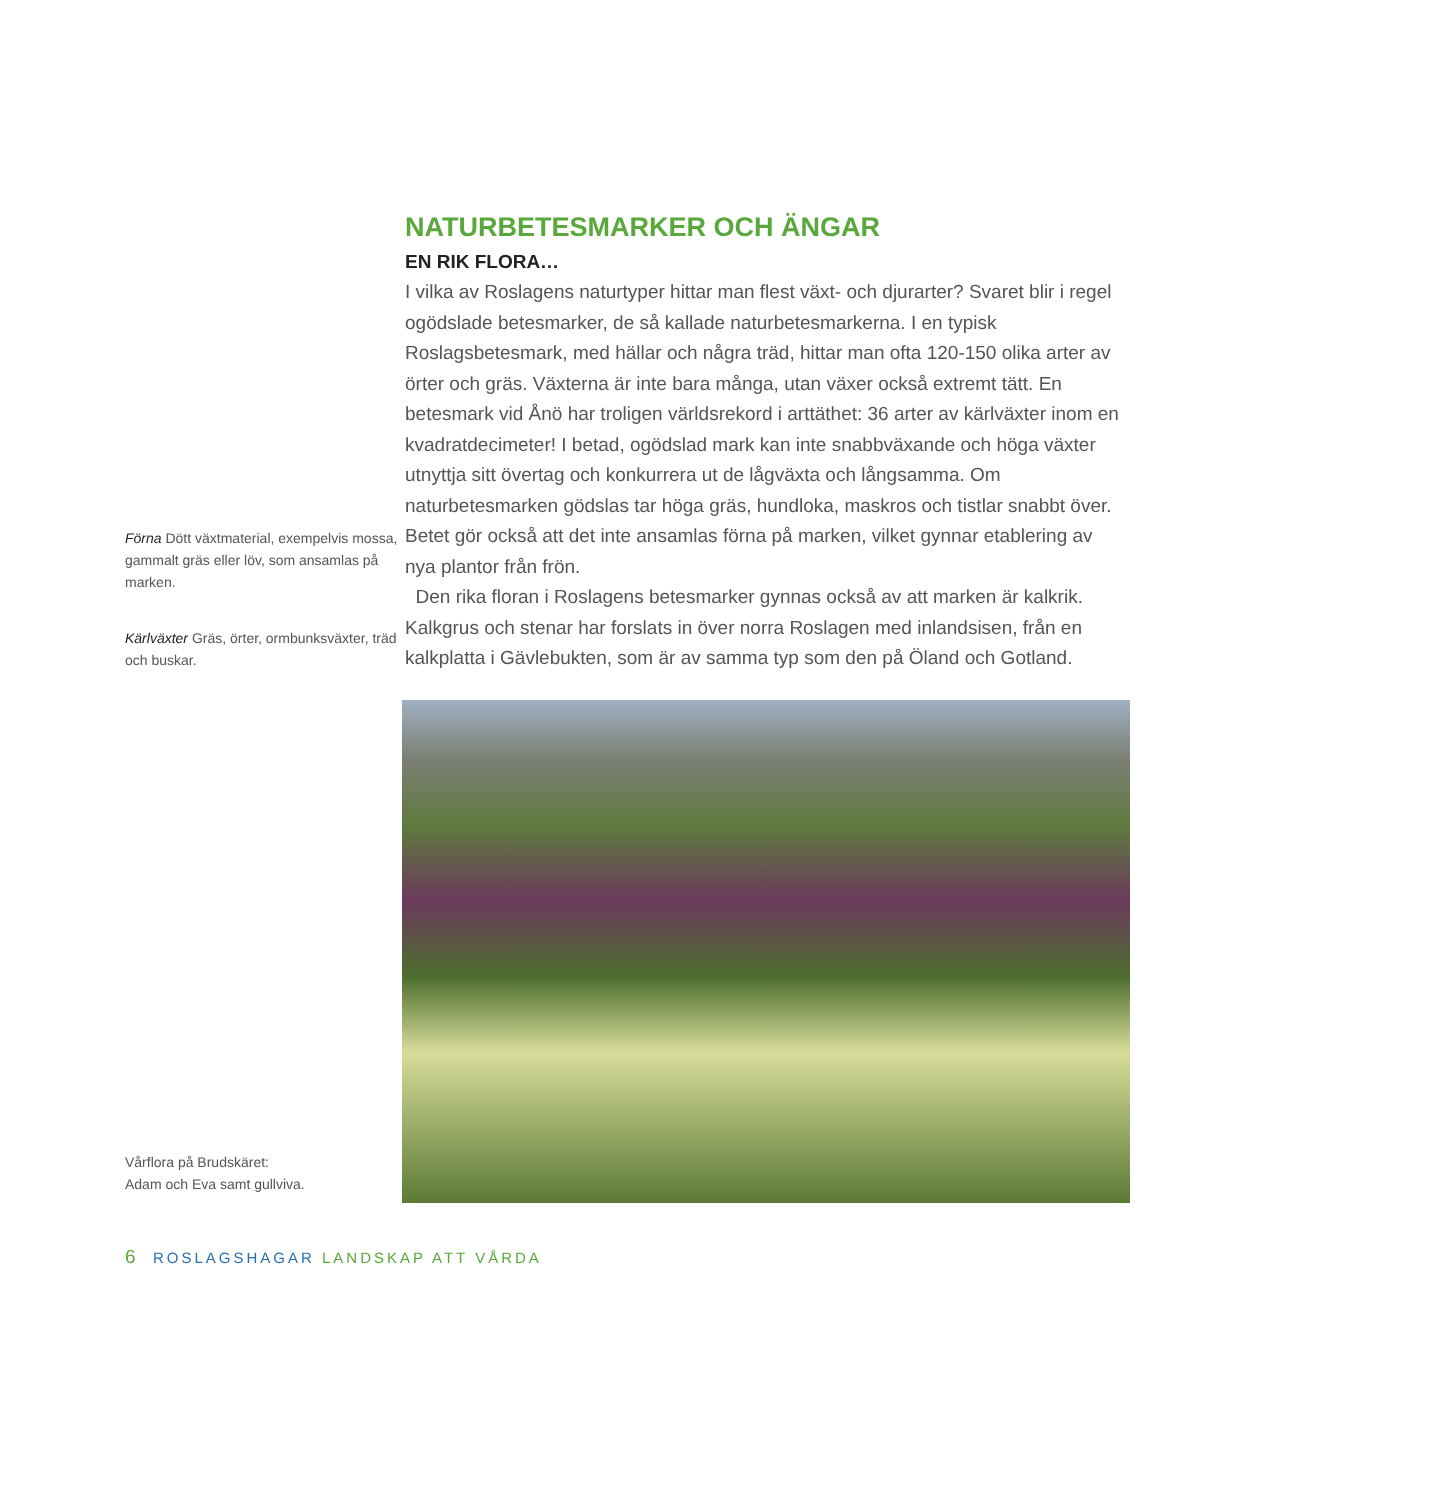Förna Dött växtmaterial, exempelvis mossa, gammalt gräs eller löv, som ansamlas på marken.
Kärlväxter Gräs, örter, ormbunks­växter, träd och buskar.
Vårflora på Brudskäret:
Adam och Eva samt gullviva.
NATURBETESMARKER OCH ÄNGAR
EN RIK FLORA…
I vilka av Roslagens naturtyper hittar man flest växt- och djurarter? Svaret blir i regel ogödslade betesmarker, de så kallade naturbetesmarkerna. I en typisk Roslagsbetesmark, med hällar och några träd, hittar man ofta 120-150 olika arter av örter och gräs. Växterna är inte bara många, utan växer också extremt tätt. En betesmark vid Ånö har troligen världsrekord i arttäthet: 36 arter av kärlväxter inom en kvadratdecimeter! I betad, ogödslad mark kan inte snabb­växande och höga växter utnyttja sitt övertag och konkurrera ut de lågväxta och långsamma. Om naturbetesmarken gödslas tar höga gräs, hundloka, maskros och tistlar snabbt över. Betet gör också att det inte ansamlas förna på marken, vilket gynnar etablering av nya plantor från frön.
Den rika floran i Roslagens betesmarker gynnas också av att marken är kalkrik. Kalkgrus och stenar har forslats in över norra Roslagen med inlandsisen, från en kalkplatta i Gävlebukten, som är av samma typ som den på Öland och Gotland.
6 ROSLAGSHAGAR LANDSKAP ATT VÅRDA